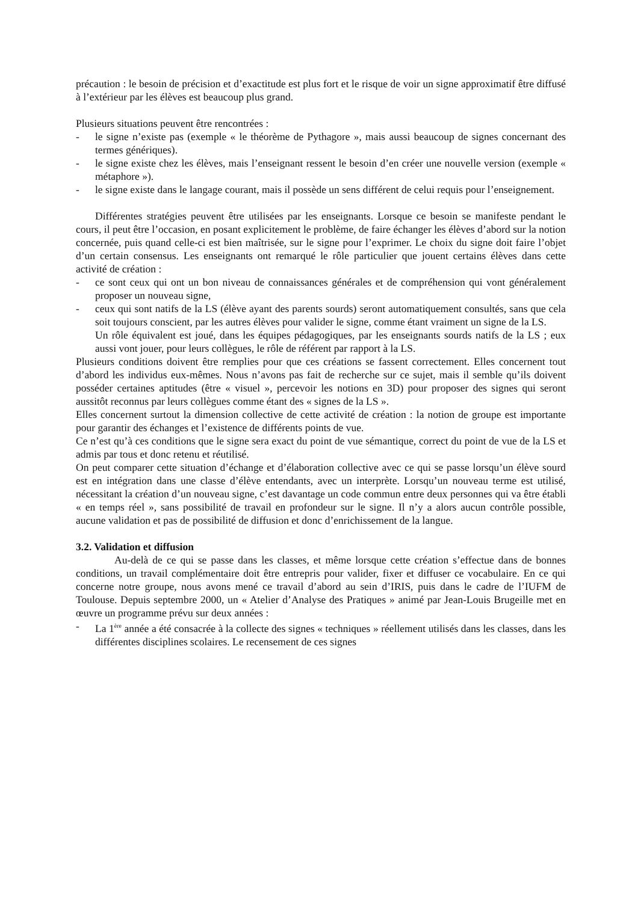précaution : le besoin de précision et d’exactitude est plus fort et le risque de voir un signe approximatif être diffusé à l’extérieur par les élèves est beaucoup plus grand.
Plusieurs situations peuvent être rencontrées :
- le signe n’existe pas (exemple « le théorème de Pythagore », mais aussi beaucoup de signes concernant des termes génériques).
- le signe existe chez les élèves, mais l’enseignant ressent le besoin d’en créer une nouvelle version (exemple « métaphore »).
- le signe existe dans le langage courant, mais il possède un sens différent de celui requis pour l’enseignement.
Différentes stratégies peuvent être utilisées par les enseignants. Lorsque ce besoin se manifeste pendant le cours, il peut être l’occasion, en posant explicitement le problème, de faire échanger les élèves d’abord sur la notion concernée, puis quand celle-ci est bien maîtrisée, sur le signe pour l’exprimer. Le choix du signe doit faire l’objet d’un certain consensus. Les enseignants ont remarqué le rôle particulier que jouent certains élèves dans cette activité de création :
- ce sont ceux qui ont un bon niveau de connaissances générales et de compréhension qui vont généralement proposer un nouveau signe,
- ceux qui sont natifs de la LS (élève ayant des parents sourds) seront automatiquement consultés, sans que cela soit toujours conscient, par les autres élèves pour valider le signe, comme étant vraiment un signe de la LS.
Un rôle équivalent est joué, dans les équipes pédagogiques, par les enseignants sourds natifs de la LS ; eux aussi vont jouer, pour leurs collègues, le rôle de référent par rapport à la LS.
Plusieurs conditions doivent être remplies pour que ces créations se fassent correctement. Elles concernent tout d’abord les individus eux-mêmes. Nous n’avons pas fait de recherche sur ce sujet, mais il semble qu’ils doivent posséder certaines aptitudes (être « visuel », percevoir les notions en 3D) pour proposer des signes qui seront aussitôt reconnus par leurs collègues comme étant des « signes de la LS ».
Elles concernent surtout la dimension collective de cette activité de création : la notion de groupe est importante pour garantir des échanges et l’existence de différents points de vue.
Ce n’est qu’à ces conditions que le signe sera exact du point de vue sémantique, correct du point de vue de la LS et admis par tous et donc retenu et réutilisé.
On peut comparer cette situation d’échange et d’élaboration collective avec ce qui se passe lorsqu’un élève sourd est en intégration dans une classe d’élève entendants, avec un interprète. Lorsqu’un nouveau terme est utilisé, nécessitant la création d’un nouveau signe, c’est davantage un code commun entre deux personnes qui va être établi « en temps réel », sans possibilité de travail en profondeur sur le signe. Il n’y a alors aucun contrôle possible, aucune validation et pas de possibilité de diffusion et donc d’enrichissement de la langue.
3.2. Validation et diffusion
Au-delà de ce qui se passe dans les classes, et même lorsque cette création s’effectue dans de bonnes conditions, un travail complémentaire doit être entrepris pour valider, fixer et diffuser ce vocabulaire. En ce qui concerne notre groupe, nous avons mené ce travail d’abord au sein d’IRIS, puis dans le cadre de l’IUFM de Toulouse. Depuis septembre 2000, un « Atelier d’Analyse des Pratiques » animé par Jean-Louis Brugeille met en œuvre un programme prévu sur deux années :
- La 1<sup>ère</sup> année a été consacrée à la collecte des signes « techniques » réellement utilisés dans les classes, dans les différentes disciplines scolaires. Le recensement de ces signes